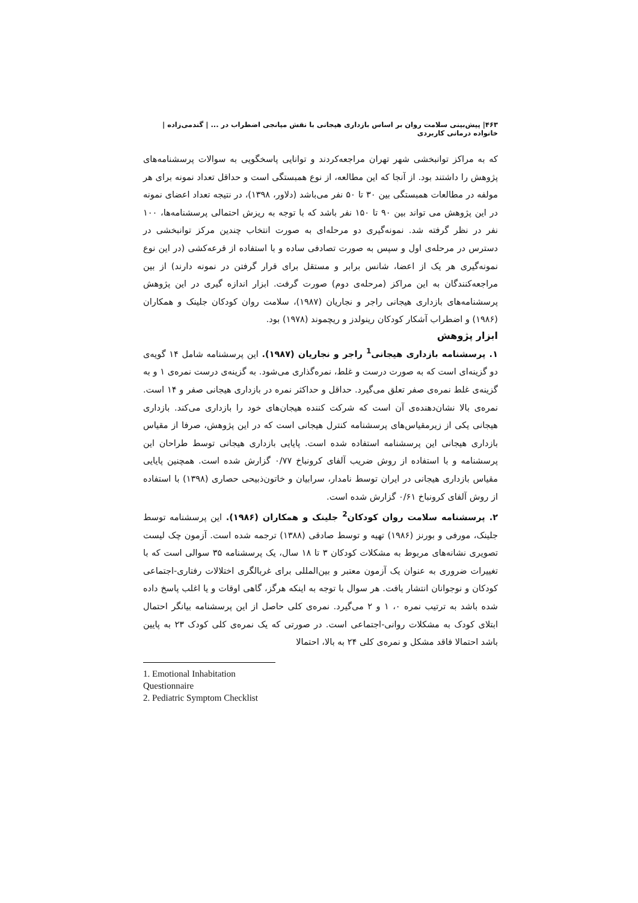۴۶۳| پیش‌بینی سلامت روان بر اساس بازداری هیجانی با نقش میانجی اضطراب در ... | گندمی‌زاده | خانواده درمانی کاربردی
که به مراکز توانبخشی شهر تهران مراجعه‌کردند و توانایی پاسخگویی به سوالات پرسشنامه‌های پژوهش را داشتند بود. از آنجا که این مطالعه، از نوع همبستگی است و حداقل تعداد نمونه برای هر مولفه در مطالعات همبستگی بین ۳۰ تا ۵۰ نفر می‌باشد (دلاور، ۱۳۹۸)، در نتیجه تعداد اعضای نمونه در این پژوهش می تواند بین ۹۰ تا ۱۵۰ نفر باشد که با توجه به ریزش احتمالی پرسشنامه‌ها، ۱۰۰ نفر در نظر گرفته شد. نمونه‌گیری دو مرحله‌ای به صورت انتخاب چندین مرکز توانبخشی در دسترس در مرحله‌ی اول و سپس به صورت تصادفی ساده و با استفاده از قرعه‌کشی (در این نوع نمونه‌گیری هر یک از اعضا، شانس برابر و مستقل برای قرار گرفتن در نمونه دارند) از بین مراجعه‌کنندگان به این مراکز (مرحله‌ی دوم) صورت گرفت. ابزار اندازه گیری در این پژوهش پرسشنامه‌های بازداری هیجانی راجر و نجاریان (۱۹۸۷)، سلامت روان کودکان جلینک و همکاران (۱۹۸۶) و اضطراب آشکار کودکان رینولدز و ریچموند (۱۹۷۸) بود.
ابزار پژوهش
۱. پرسشنامه بازداری هیجانی<sup>1</sup> راجر و نجاریان (۱۹۸۷). این پرسشنامه شامل ۱۴ گویه‌ی دو گزینه‌ای است که به صورت درست و غلط، نمره‌گذاری می‌شود. به گزینه‌ی درست نمره‌ی ۱ و به گزینه‌ی غلط نمره‌ی صفر تعلق می‌گیرد. حداقل و حداکثر نمره در بازداری هیجانی صفر و ۱۴ است. نمره‌ی بالا نشان‌دهنده‌ی آن است که شرکت کننده هیجان‌های خود را بازداری می‌کند. بازداری هیجانی یکی از زیرمقیاس‌های پرسشنامه کنترل هیجانی است که در این پژوهش، صرفا از مقیاس بازداری هیجانی این پرسشنامه استفاده شده است. پایایی بازداری هیجانی توسط طراحان این پرسشنامه و با استفاده از روش ضریب آلفای کرونباخ ۰/۷۷ گزارش شده است. همچنین پایایی مقیاس بازداری هیجانی در ایران توسط نامدار، سرابیان و خاتون‌ذبیحی حصاری (۱۳۹۸) با استفاده از روش آلفای کرونباخ ۰/۶۱ گزارش شده است.
۲. پرسشنامه سلامت روان کودکان<sup>2</sup> جلینک و همکاران (۱۹۸۶). این پرسشنامه توسط جلینک، مورفی و بورنز (۱۹۸۶) تهیه و توسط صادقی (۱۳۸۸) ترجمه شده است. آزمون چک لیست تصویری نشانه‌های مربوط به مشکلات کودکان ۳ تا ۱۸ سال، یک پرسشنامه ۳۵ سوالی است که با تغییرات ضروری به عنوان یک آزمون معتبر و بین‌المللی برای غربالگری اختلالات رفتاری-اجتماعی کودکان و نوجوانان انتشار یافت. هر سوال با توجه به اینکه هرگز، گاهی اوقات و یا اغلب پاسخ داده شده باشد به ترتیب نمره ۰، ۱ و ۲ می‌گیرد. نمره‌ی کلی حاصل از این پرسشنامه بیانگر احتمال ابتلای کودک به مشکلات روانی-اجتماعی است. در صورتی که یک نمره‌ی کلی کودک ۲۳ به پایین باشد احتمالا فاقد مشکل و نمره‌ی کلی ۲۴ به بالا، احتمالا
1. Emotional Inhabitation Questionnaire
2. Pediatric Symptom Checklist